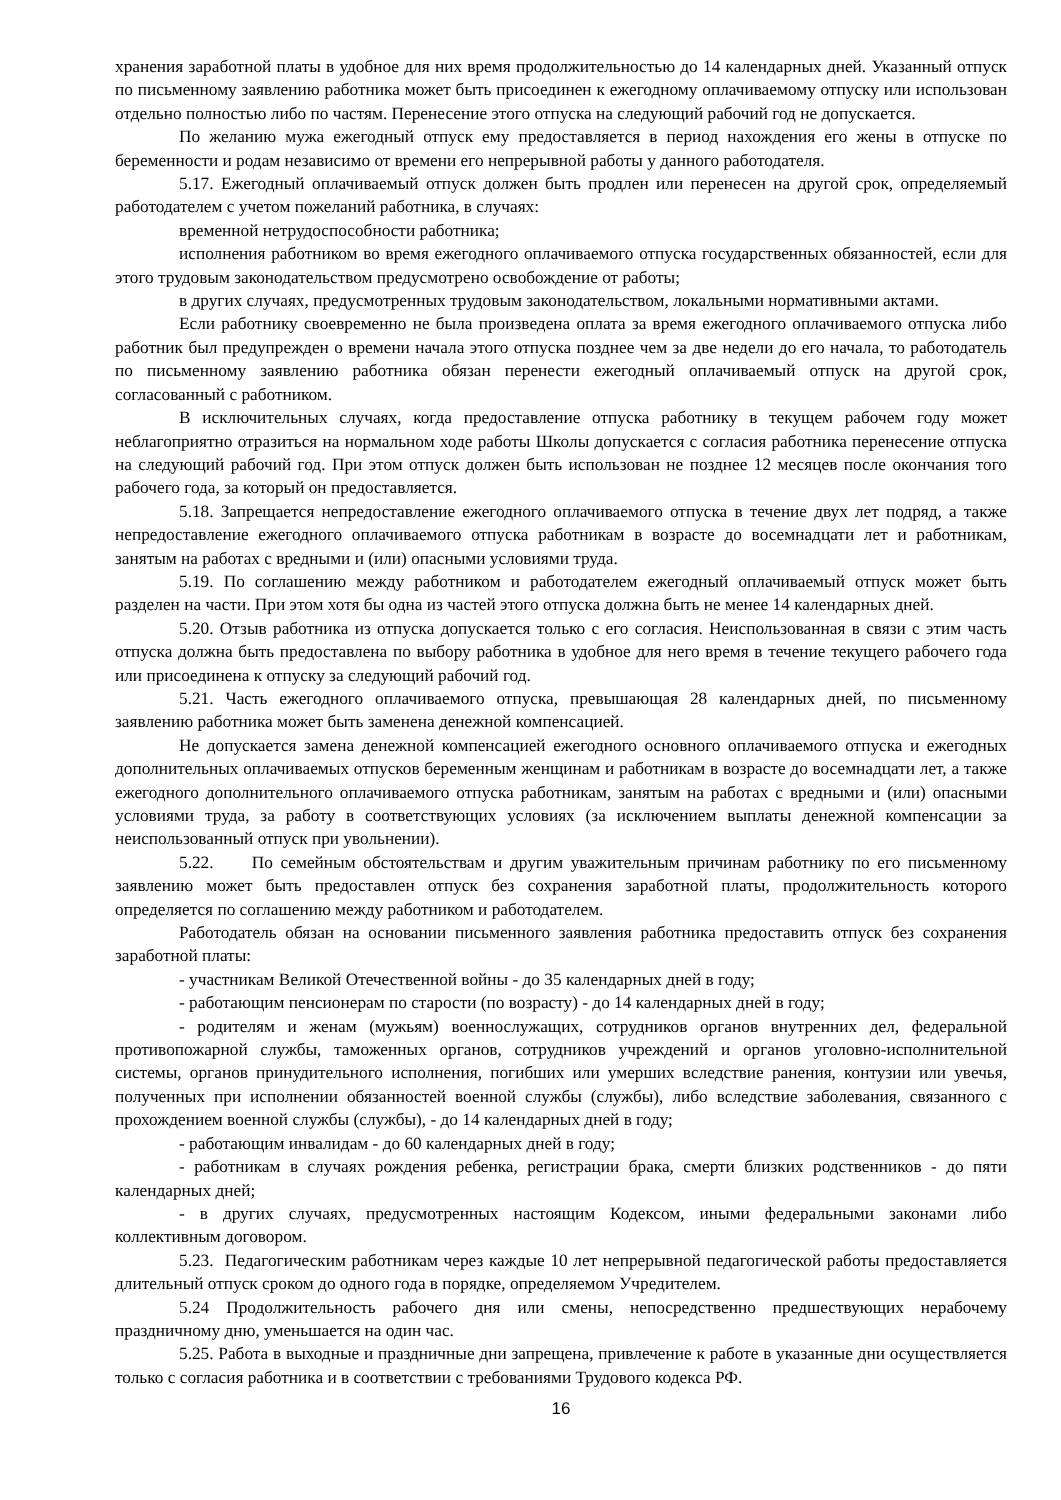хранения заработной платы в удобное для них время продолжительностью до 14 календарных дней. Указанный отпуск по письменному заявлению работника может быть присоединен к ежегодному оплачиваемому отпуску или использован отдельно полностью либо по частям. Перенесение этого отпуска на следующий рабочий год не допускается.
По желанию мужа ежегодный отпуск ему предоставляется в период нахождения его жены в отпуске по беременности и родам независимо от времени его непрерывной работы у данного работодателя.
5.17. Ежегодный оплачиваемый отпуск должен быть продлен или перенесен на другой срок, определяемый работодателем с учетом пожеланий работника, в случаях:
временной нетрудоспособности работника;
исполнения работником во время ежегодного оплачиваемого отпуска государственных обязанностей, если для этого трудовым законодательством предусмотрено освобождение от работы;
в других случаях, предусмотренных трудовым законодательством, локальными нормативными актами.
Если работнику своевременно не была произведена оплата за время ежегодного оплачиваемого отпуска либо работник был предупрежден о времени начала этого отпуска позднее чем за две недели до его начала, то работодатель по письменному заявлению работника обязан перенести ежегодный оплачиваемый отпуск на другой срок, согласованный с работником.
В исключительных случаях, когда предоставление отпуска работнику в текущем рабочем году может неблагоприятно отразиться на нормальном ходе работы Школы допускается с согласия работника перенесение отпуска на следующий рабочий год. При этом отпуск должен быть использован не позднее 12 месяцев после окончания того рабочего года, за который он предоставляется.
5.18. Запрещается непредоставление ежегодного оплачиваемого отпуска в течение двух лет подряд, а также непредоставление ежегодного оплачиваемого отпуска работникам в возрасте до восемнадцати лет и работникам, занятым на работах с вредными и (или) опасными условиями труда.
5.19. По соглашению между работником и работодателем ежегодный оплачиваемый отпуск может быть разделен на части. При этом хотя бы одна из частей этого отпуска должна быть не менее 14 календарных дней.
5.20. Отзыв работника из отпуска допускается только с его согласия. Неиспользованная в связи с этим часть отпуска должна быть предоставлена по выбору работника в удобное для него время в течение текущего рабочего года или присоединена к отпуску за следующий рабочий год.
5.21. Часть ежегодного оплачиваемого отпуска, превышающая 28 календарных дней, по письменному заявлению работника может быть заменена денежной компенсацией.
Не допускается замена денежной компенсацией ежегодного основного оплачиваемого отпуска и ежегодных дополнительных оплачиваемых отпусков беременным женщинам и работникам в возрасте до восемнадцати лет, а также ежегодного дополнительного оплачиваемого отпуска работникам, занятым на работах с вредными и (или) опасными условиями труда, за работу в соответствующих условиях (за исключением выплаты денежной компенсации за неиспользованный отпуск при увольнении).
5.22. По семейным обстоятельствам и другим уважительным причинам работнику по его письменному заявлению может быть предоставлен отпуск без сохранения заработной платы, продолжительность которого определяется по соглашению между работником и работодателем.
Работодатель обязан на основании письменного заявления работника предоставить отпуск без сохранения заработной платы:
- участникам Великой Отечественной войны - до 35 календарных дней в году;
- работающим пенсионерам по старости (по возрасту) - до 14 календарных дней в году;
- родителям и женам (мужьям) военнослужащих, сотрудников органов внутренних дел, федеральной противопожарной службы, таможенных органов, сотрудников учреждений и органов уголовно-исполнительной системы, органов принудительного исполнения, погибших или умерших вследствие ранения, контузии или увечья, полученных при исполнении обязанностей военной службы (службы), либо вследствие заболевания, связанного с прохождением военной службы (службы), - до 14 календарных дней в году;
- работающим инвалидам - до 60 календарных дней в году;
- работникам в случаях рождения ребенка, регистрации брака, смерти близких родственников - до пяти календарных дней;
- в других случаях, предусмотренных настоящим Кодексом, иными федеральными законами либо коллективным договором.
5.23. Педагогическим работникам через каждые 10 лет непрерывной педагогической работы предоставляется длительный отпуск сроком до одного года в порядке, определяемом Учредителем.
5.24 Продолжительность рабочего дня или смены, непосредственно предшествующих нерабочему праздничному дню, уменьшается на один час.
5.25. Работа в выходные и праздничные дни запрещена, привлечение к работе в указанные дни осуществляется только с согласия работника и в соответствии с требованиями Трудового кодекса РФ.
16